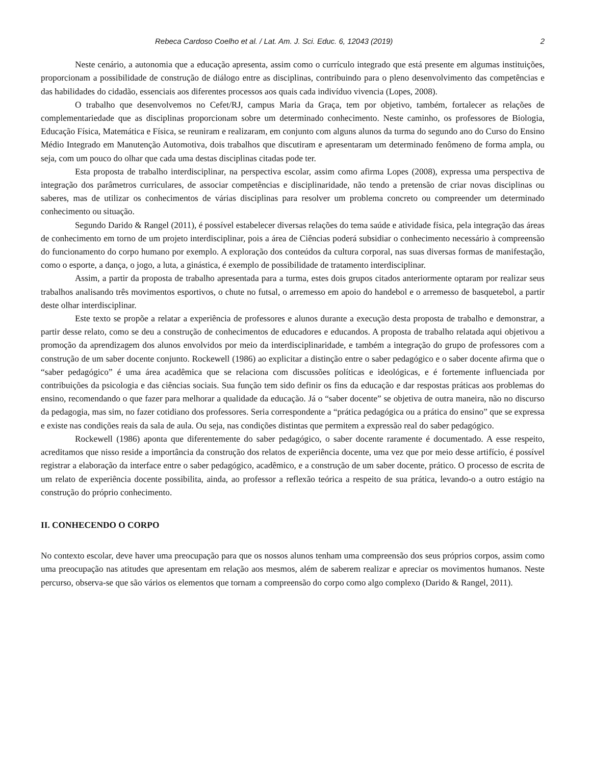Rebeca Cardoso Coelho et al. / Lat. Am. J. Sci. Educ. 6, 12043 (2019) 2
Neste cenário, a autonomia que a educação apresenta, assim como o currículo integrado que está presente em algumas instituições, proporcionam a possibilidade de construção de diálogo entre as disciplinas, contribuindo para o pleno desenvolvimento das competências e das habilidades do cidadão, essenciais aos diferentes processos aos quais cada indivíduo vivencia (Lopes, 2008).
O trabalho que desenvolvemos no Cefet/RJ, campus Maria da Graça, tem por objetivo, também, fortalecer as relações de complementariedade que as disciplinas proporcionam sobre um determinado conhecimento. Neste caminho, os professores de Biologia, Educação Física, Matemática e Física, se reuniram e realizaram, em conjunto com alguns alunos da turma do segundo ano do Curso do Ensino Médio Integrado em Manutenção Automotiva, dois trabalhos que discutiram e apresentaram um determinado fenômeno de forma ampla, ou seja, com um pouco do olhar que cada uma destas disciplinas citadas pode ter.
Esta proposta de trabalho interdisciplinar, na perspectiva escolar, assim como afirma Lopes (2008), expressa uma perspectiva de integração dos parâmetros curriculares, de associar competências e disciplinaridade, não tendo a pretensão de criar novas disciplinas ou saberes, mas de utilizar os conhecimentos de várias disciplinas para resolver um problema concreto ou compreender um determinado conhecimento ou situação.
Segundo Darido & Rangel (2011), é possível estabelecer diversas relações do tema saúde e atividade física, pela integração das áreas de conhecimento em torno de um projeto interdisciplinar, pois a área de Ciências poderá subsidiar o conhecimento necessário à compreensão do funcionamento do corpo humano por exemplo. A exploração dos conteúdos da cultura corporal, nas suas diversas formas de manifestação, como o esporte, a dança, o jogo, a luta, a ginástica, é exemplo de possibilidade de tratamento interdisciplinar.
Assim, a partir da proposta de trabalho apresentada para a turma, estes dois grupos citados anteriormente optaram por realizar seus trabalhos analisando três movimentos esportivos, o chute no futsal, o arremesso em apoio do handebol e o arremesso de basquetebol, a partir deste olhar interdisciplinar.
Este texto se propõe a relatar a experiência de professores e alunos durante a execução desta proposta de trabalho e demonstrar, a partir desse relato, como se deu a construção de conhecimentos de educadores e educandos. A proposta de trabalho relatada aqui objetivou a promoção da aprendizagem dos alunos envolvidos por meio da interdisciplinaridade, e também a integração do grupo de professores com a construção de um saber docente conjunto. Rockewell (1986) ao explicitar a distinção entre o saber pedagógico e o saber docente afirma que o “saber pedagógico” é uma área acadêmica que se relaciona com discussões políticas e ideológicas, e é fortemente influenciada por contribuições da psicologia e das ciências sociais. Sua função tem sido definir os fins da educação e dar respostas práticas aos problemas do ensino, recomendando o que fazer para melhorar a qualidade da educação. Já o “saber docente” se objetiva de outra maneira, não no discurso da pedagogia, mas sim, no fazer cotidiano dos professores. Seria correspondente a “prática pedagógica ou a prática do ensino” que se expressa e existe nas condições reais da sala de aula. Ou seja, nas condições distintas que permitem a expressão real do saber pedagógico.
Rockewell (1986) aponta que diferentemente do saber pedagógico, o saber docente raramente é documentado. A esse respeito, acreditamos que nisso reside a importância da construção dos relatos de experiência docente, uma vez que por meio desse artifício, é possível registrar a elaboração da interface entre o saber pedagógico, acadêmico, e a construção de um saber docente, prático. O processo de escrita de um relato de experiência docente possibilita, ainda, ao professor a reflexão teórica a respeito de sua prática, levando-o a outro estágio na construção do próprio conhecimento.
II. CONHECENDO O CORPO
No contexto escolar, deve haver uma preocupação para que os nossos alunos tenham uma compreensão dos seus próprios corpos, assim como uma preocupação nas atitudes que apresentam em relação aos mesmos, além de saberem realizar e apreciar os movimentos humanos. Neste percurso, observa-se que são vários os elementos que tornam a compreensão do corpo como algo complexo (Darido & Rangel, 2011).